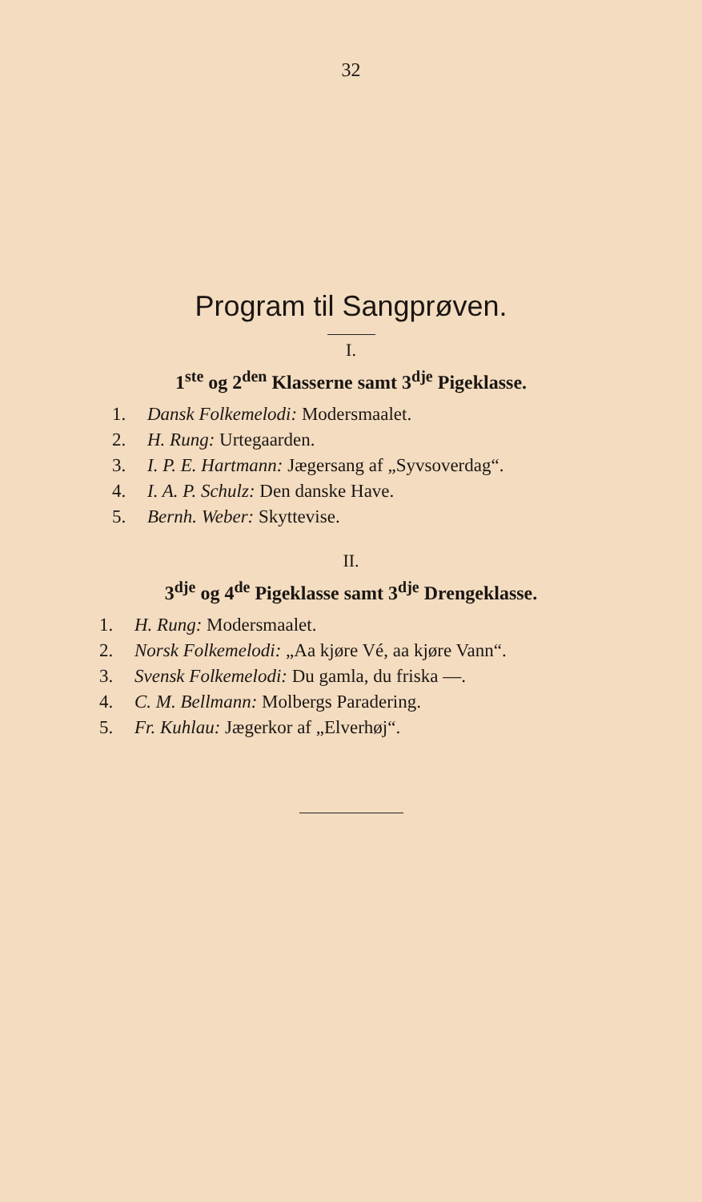32
Program til Sangprøven.
I.
1<sup>ste</sup> og 2<sup>den</sup> Klasserne samt 3<sup>dje</sup> Pigeklasse.
1. Dansk Folkemelodi: Modersmaalet.
2. H. Rung: Urtegaarden.
3. I. P. E. Hartmann: Jægersang af „Syvsoverdag“.
4. I. A. P. Schulz: Den danske Have.
5. Bernh. Weber: Skyttevise.
II.
3<sup>dje</sup> og 4<sup>de</sup> Pigeklasse samt 3<sup>dje</sup> Drengeklasse.
1. H. Rung: Modersmaalet.
2. Norsk Folkemelodi: „Aa kjøre Vé, aa kjøre Vann“.
3. Svensk Folkemelodi: Du gamla, du friska —.
4. C. M. Bellmann: Molbergs Paradering.
5. Fr. Kuhlau: Jægerkor af „Elverhøj“.